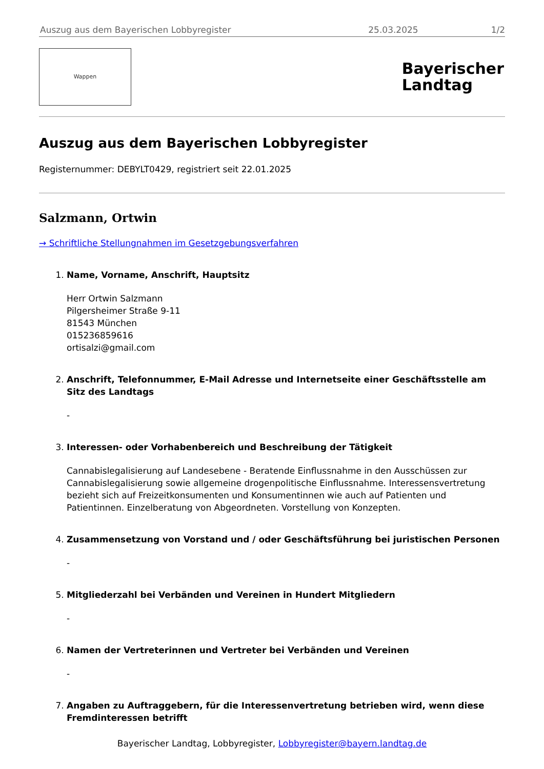Auszug aus dem Bayerischen Lobbyregister 25.03.2025 1/2
Wappen
Bayerischer
Landtag
Auszug aus dem Bayerischen Lobbyregister
Registernummer: DEBYLT0429, registriert seit 22.01.2025
Salzmann, Ortwin
→ Schriftliche Stellungnahmen im Gesetzgebungsverfahren
1.
Name, Vorname, Anschrift, Hauptsitz
Herr Ortwin Salzmann
Pilgersheimer Straße 9-11
81543 München
015236859616
ortisalzi@gmail.com
2.
Anschrift, Telefonnummer, E-Mail Adresse und Internetseite einer Geschäftsstelle am Sitz des Landtags
-
3.
Interessen- oder Vorhabenbereich und Beschreibung der Tätigkeit
Cannabislegalisierung auf Landesebene - Beratende Einflussnahme in den Ausschüssen zur Cannabislegalisierung sowie allgemeine drogenpolitische Einflussnahme. Interessensvertretung bezieht sich auf Freizeitkonsumenten und Konsumentinnen wie auch auf Patienten und Patientinnen. Einzelberatung von Abgeordneten. Vorstellung von Konzepten.
4.
Zusammensetzung von Vorstand und / oder Geschäftsführung bei juristischen Personen
-
5.
Mitgliederzahl bei Verbänden und Vereinen in Hundert Mitgliedern
-
6.
Namen der Vertreterinnen und Vertreter bei Verbänden und Vereinen
-
7.
Angaben zu Auftraggebern, für die Interessenvertretung betrieben wird, wenn diese Fremdinteressen betrifft
Bayerischer Landtag, Lobbyregister, Lobbyregister@bayern.landtag.de